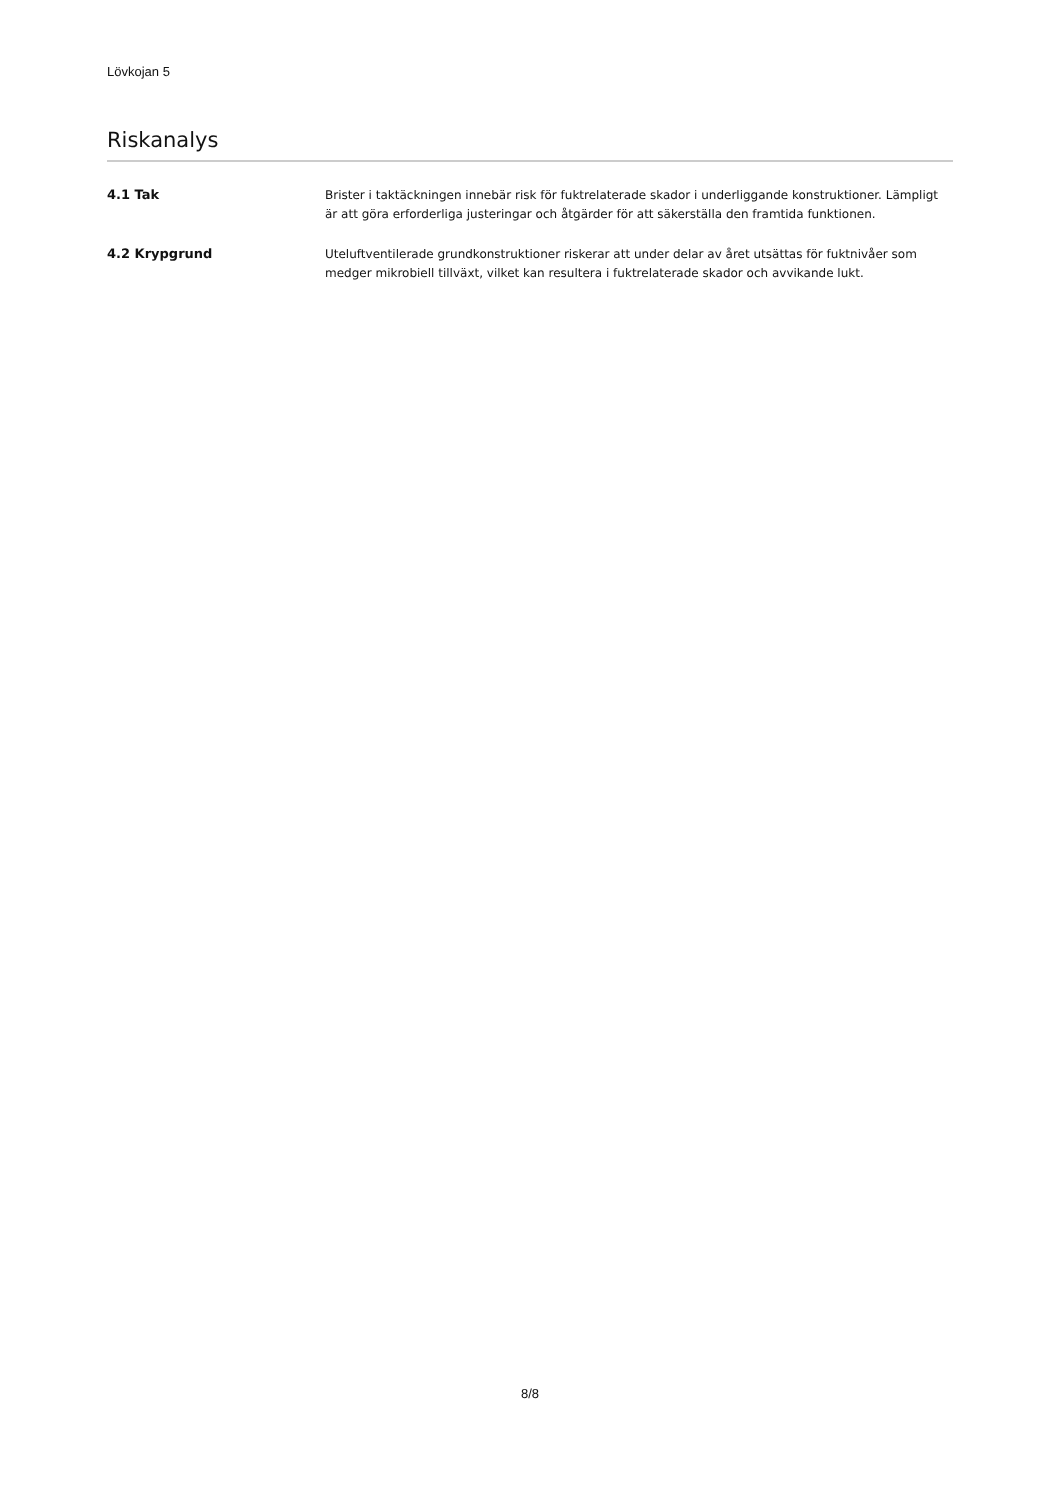Lövkojan 5
Riskanalys
4.1 Tak Brister i taktäckningen innebär risk för fuktrelaterade skador i underliggande konstruktioner. Lämpligt är att göra erforderliga justeringar och åtgärder för att säkerställa den framtida funktionen.
4.2 Krypgrund Uteluftventilerade grundkonstruktioner riskerar att under delar av året utsättas för fuktnivåer som medger mikrobiell tillväxt, vilket kan resultera i fuktrelaterade skador och avvikande lukt.
8/8